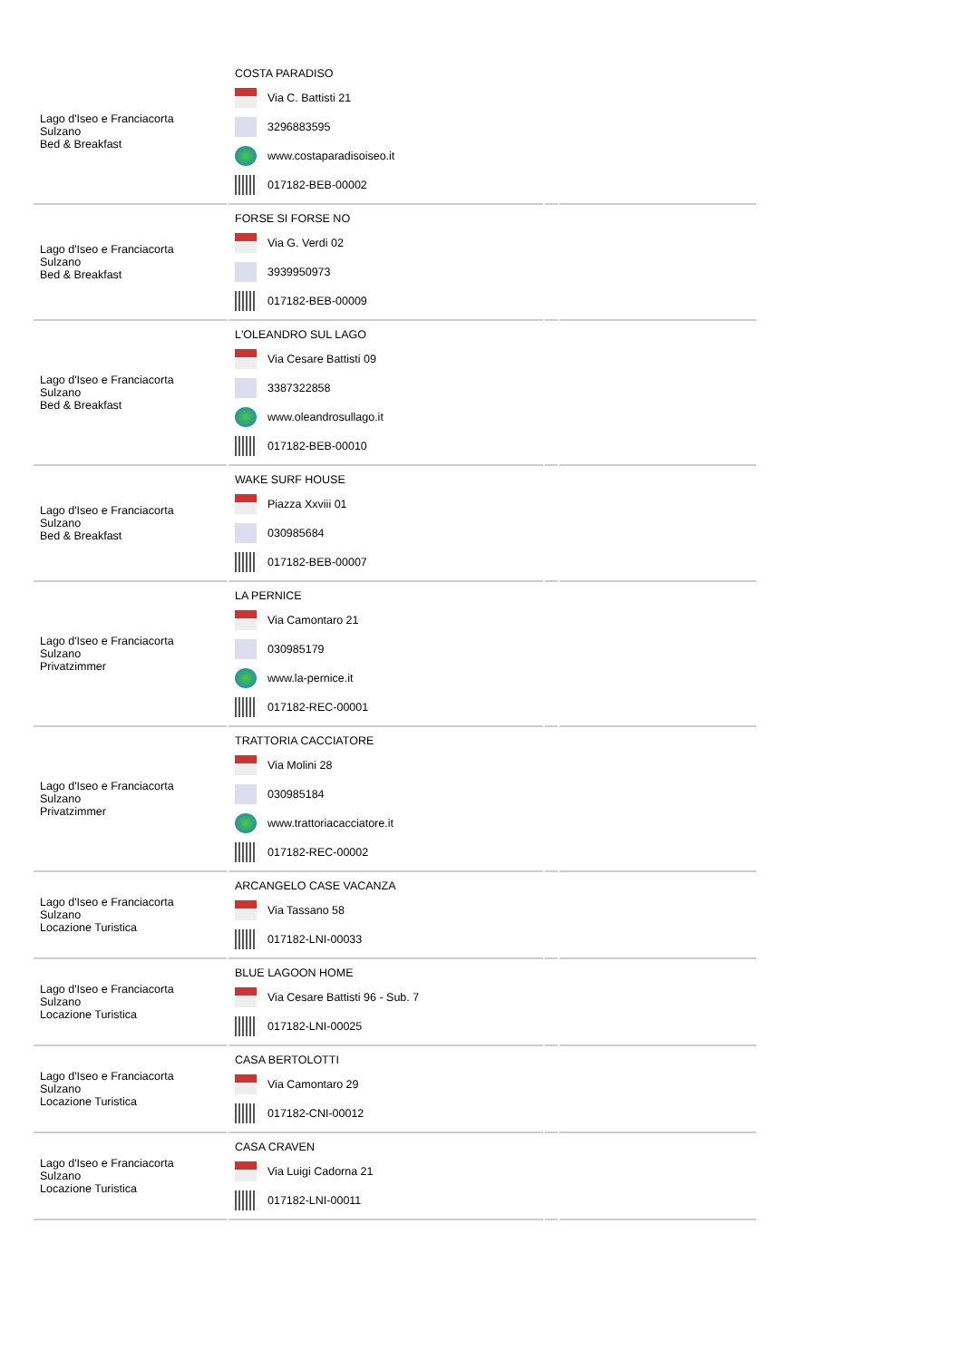| Lago d'Iseo e Franciacorta Sulzano Bed & Breakfast | COSTA PARADISO Via C. Battisti 21 3296883595 www.costaparadisoiseo.it 017182-BEB-00002 | | |
| Lago d'Iseo e Franciacorta Sulzano Bed & Breakfast | FORSE SI FORSE NO Via G. Verdi 02 3939950973 017182-BEB-00009 | | |
| Lago d'Iseo e Franciacorta Sulzano Bed & Breakfast | L'OLEANDRO SUL LAGO Via Cesare Battisti 09 3387322858 www.oleandrosullago.it 017182-BEB-00010 | | |
| Lago d'Iseo e Franciacorta Sulzano Bed & Breakfast | WAKE SURF HOUSE Piazza Xxviii 01 030985684 017182-BEB-00007 | | |
| Lago d'Iseo e Franciacorta Sulzano Privatzimmer | LA PERNICE Via Camontaro 21 030985179 www.la-pernice.it 017182-REC-00001 | | |
| Lago d'Iseo e Franciacorta Sulzano Privatzimmer | TRATTORIA CACCIATORE Via Molini 28 030985184 www.trattoriacacciatore.it 017182-REC-00002 | | |
| Lago d'Iseo e Franciacorta Sulzano Locazione Turistica | ARCANGELO CASE VACANZA Via Tassano 58 017182-LNI-00033 | | |
| Lago d'Iseo e Franciacorta Sulzano Locazione Turistica | BLUE LAGOON HOME Via Cesare Battisti 96 - Sub. 7 017182-LNI-00025 | | |
| Lago d'Iseo e Franciacorta Sulzano Locazione Turistica | CASA BERTOLOTTI Via Camontaro 29 017182-CNI-00012 | | |
| Lago d'Iseo e Franciacorta Sulzano Locazione Turistica | CASA CRAVEN Via Luigi Cadorna 21 017182-LNI-00011 | | |